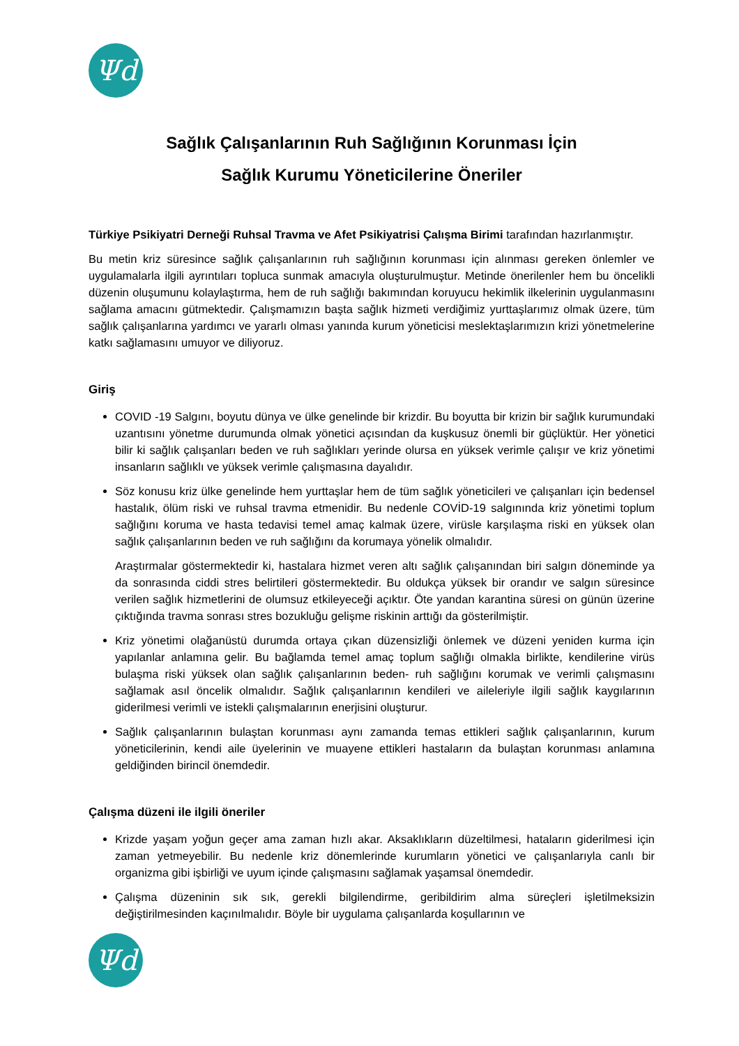Ψd
Sağlık Çalışanlarının Ruh Sağlığının Korunması İçin
Sağlık Kurumu Yöneticilerine Öneriler
Türkiye Psikiyatri Derneği Ruhsal Travma ve Afet Psikiyatrisi Çalışma Birimi tarafından hazırlanmıştır.
Bu metin kriz süresince sağlık çalışanlarının ruh sağlığının korunması için alınması gereken önlemler ve uygulamalarla ilgili ayrıntıları topluca sunmak amacıyla oluşturulmuştur. Metinde önerilenler hem bu öncelikli düzenin oluşumunu kolaylaştırma, hem de ruh sağlığı bakımından koruyucu hekimlik ilkelerinin uygulanmasını sağlama amacını gütmektedir. Çalışmamızın başta sağlık hizmeti verdiğimiz yurttaşlarımız olmak üzere, tüm sağlık çalışanlarına yardımcı ve yararlı olması yanında kurum yöneticisi meslektaşlarımızın krizi yönetmelerine katkı sağlamasını umuyor ve diliyoruz.
Giriş
COVID -19 Salgını, boyutu dünya ve ülke genelinde bir krizdir. Bu boyutta bir krizin bir sağlık kurumundaki uzantısını yönetme durumunda olmak yönetici açısından da kuşkusuz önemli bir güçlüktür. Her yönetici bilir ki sağlık çalışanları beden ve ruh sağlıkları yerinde olursa en yüksek verimle çalışır ve kriz yönetimi insanların sağlıklı ve yüksek verimle çalışmasına dayalıdır.
Söz konusu kriz ülke genelinde hem yurttaşlar hem de tüm sağlık yöneticileri ve çalışanları için bedensel hastalık, ölüm riski ve ruhsal travma etmenidir. Bu nedenle COVİD-19 salgınında kriz yönetimi toplum sağlığını koruma ve hasta tedavisi temel amaç kalmak üzere, virüsle karşılaşma riski en yüksek olan sağlık çalışanlarının beden ve ruh sağlığını da korumaya yönelik olmalıdır.
Araştırmalar göstermektedir ki, hastalara hizmet veren altı sağlık çalışanından biri salgın döneminde ya da sonrasında ciddi stres belirtileri göstermektedir. Bu oldukça yüksek bir orandır ve salgın süresince verilen sağlık hizmetlerini de olumsuz etkileyeceği açıktır. Öte yandan karantina süresi on günün üzerine çıktığında travma sonrası stres bozukluğu gelişme riskinin arttığı da gösterilmiştir.
Kriz yönetimi olağanüstü durumda ortaya çıkan düzensizliği önlemek ve düzeni yeniden kurma için yapılanlar anlamına gelir. Bu bağlamda temel amaç toplum sağlığı olmakla birlikte, kendilerine virüs bulaşma riski yüksek olan sağlık çalışanlarının beden- ruh sağlığını korumak ve verimli çalışmasını sağlamak asıl öncelik olmalıdır. Sağlık çalışanlarının kendileri ve aileleriyle ilgili sağlık kaygılarının giderilmesi verimli ve istekli çalışmalarının enerjisini oluşturur.
Sağlık çalışanlarının bulaştan korunması aynı zamanda temas ettikleri sağlık çalışanlarının, kurum yöneticilerinin, kendi aile üyelerinin ve muayene ettikleri hastaların da bulaştan korunması anlamına geldiğinden birincil önemdedir.
Çalışma düzeni ile ilgili öneriler
Krizde yaşam yoğun geçer ama zaman hızlı akar. Aksaklıkların düzeltilmesi, hataların giderilmesi için zaman yetmeyebilir. Bu nedenle kriz dönemlerinde kurumların yönetici ve çalışanlarıyla canlı bir organizma gibi işbirliği ve uyum içinde çalışmasını sağlamak yaşamsal önemdedir.
Çalışma düzeninin sık sık, gerekli bilgilendirme, geribildirim alma süreçleri işletilmeksizin değiştirilmesinden kaçınılmalıdır. Böyle bir uygulama çalışanlarda koşullarının ve
Ψd